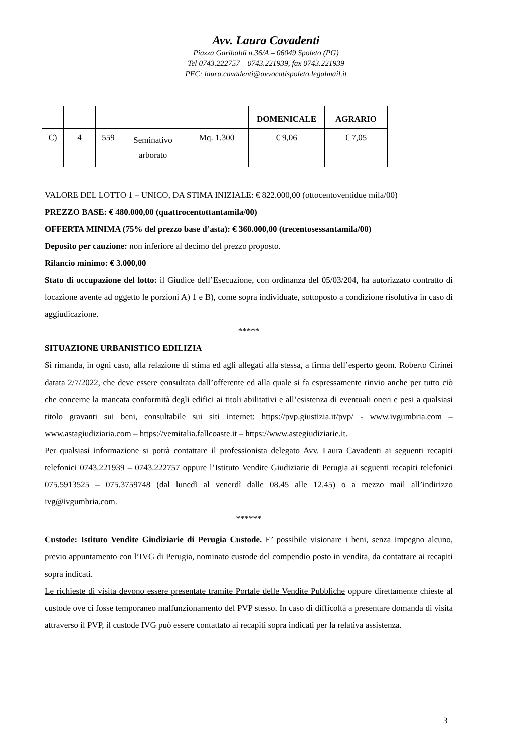Avv. Laura Cavadenti
Piazza Garibaldi n.36/A – 06049 Spoleto (PG)
Tel 0743.222757 – 0743.221939, fax 0743.221939
PEC: laura.cavadenti@avvocatispoleto.legalmail.it
| | | | | | DOMENICALE | AGRARIO |
| --- | --- | --- | --- | --- | --- | --- |
| C) | 4 | 559 | Seminativo arborato | Mq. 1.300 | € 9,06 | € 7,05 |
VALORE DEL LOTTO 1 – UNICO, DA STIMA INIZIALE: € 822.000,00 (ottocentoventidue mila/00)
PREZZO BASE: € 480.000,00 (quattrocentottantamila/00)
OFFERTA MINIMA (75% del prezzo base d’asta): € 360.000,00 (trecentosessantamila/00)
Deposito per cauzione: non inferiore al decimo del prezzo proposto.
Rilancio minimo: € 3.000,00
Stato di occupazione del lotto: il Giudice dell’Esecuzione, con ordinanza del 05/03/204, ha autorizzato contratto di locazione avente ad oggetto le porzioni A) 1 e B), come sopra individuate, sottoposto a condizione risolutiva in caso di aggiudicazione.
*****
SITUAZIONE URBANISTICO EDILIZIA
Si rimanda, in ogni caso, alla relazione di stima ed agli allegati alla stessa, a firma dell’esperto geom. Roberto Cirinei datata 2/7/2022, che deve essere consultata dall’offerente ed alla quale si fa espressamente rinvio anche per tutto ciò che concerne la mancata conformità degli edifici ai titoli abilitativi e all’esistenza di eventuali oneri e pesi a qualsiasi titolo gravanti sui beni, consultabile sui siti internet: https://pvp.giustizia.it/pvp/ - www.ivgumbria.com – www.astagiudiziaria.com – https://vemitalia.fallcoaste.it – https://www.astegiudiziarie.it.
Per qualsiasi informazione si potrà contattare il professionista delegato Avv. Laura Cavadenti ai seguenti recapiti telefonici 0743.221939 – 0743.222757 oppure l’Istituto Vendite Giudiziarie di Perugia ai seguenti recapiti telefonici 075.5913525 – 075.3759748 (dal lunedì al venerdì dalle 08.45 alle 12.45) o a mezzo mail all’indirizzo ivg@ivgumbria.com.
******
Custode: Istituto Vendite Giudiziarie di Perugia Custode. E’ possibile visionare i beni, senza impegno alcuno, previo appuntamento con l’IVG di Perugia, nominato custode del compendio posto in vendita, da contattare ai recapiti sopra indicati.
Le richieste di visita devono essere presentate tramite Portale delle Vendite Pubbliche oppure direttamente chieste al custode ove ci fosse temporaneo malfunzionamento del PVP stesso. In caso di difficoltà a presentare domanda di visita attraverso il PVP, il custode IVG può essere contattato ai recapiti sopra indicati per la relativa assistenza.
3